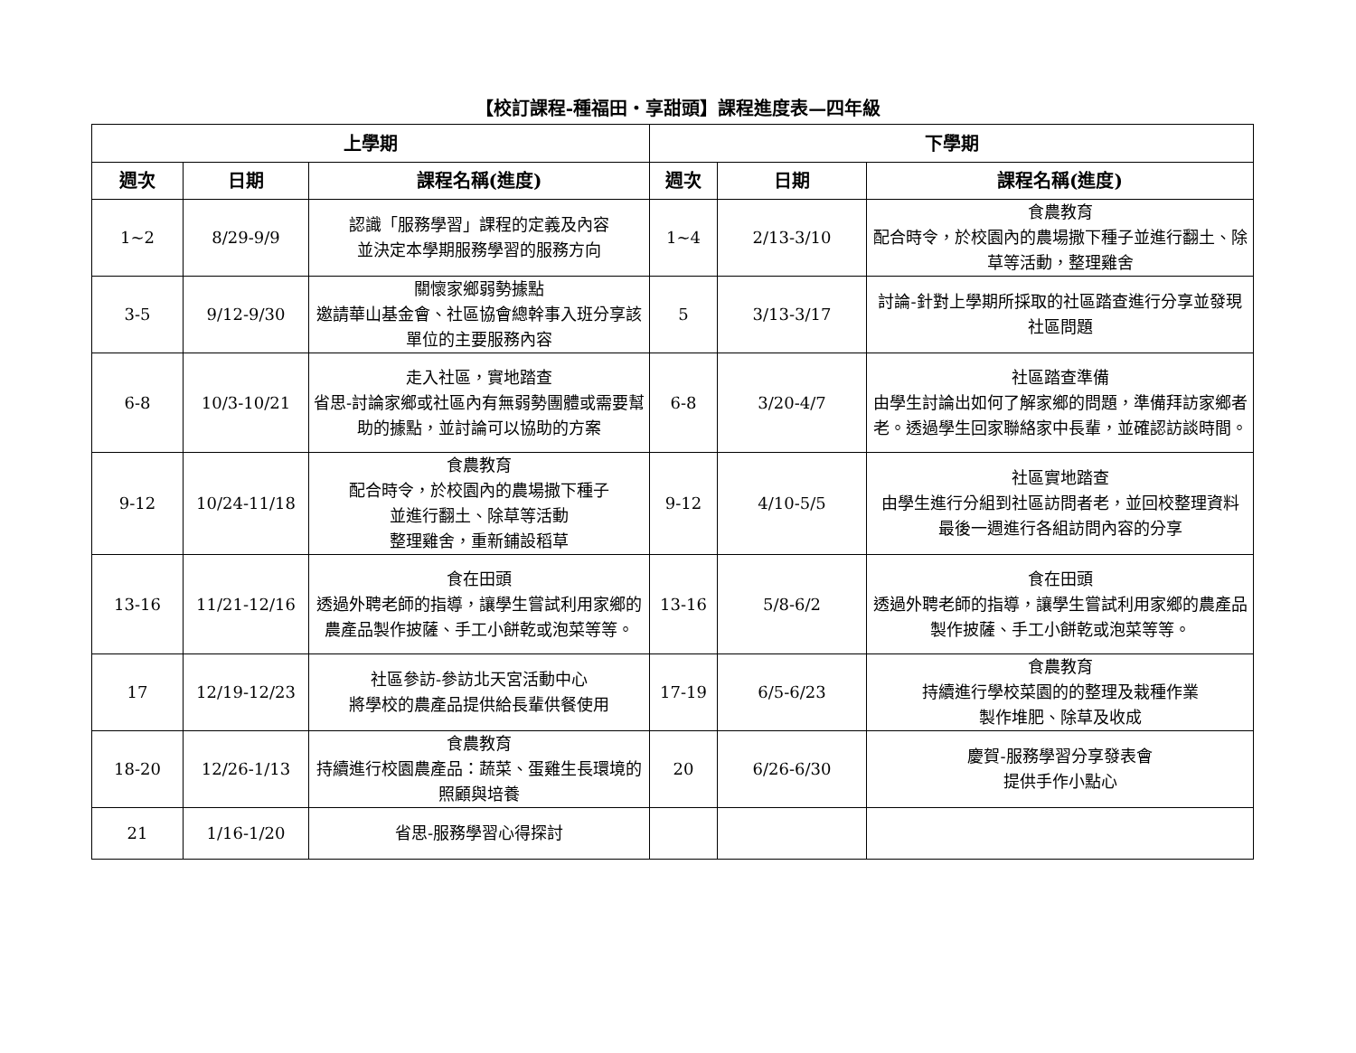【校訂課程-種福田・享甜頭】課程進度表—四年級
| 上學期 | | | 下學期 | | |
| --- | --- | --- | --- | --- | --- |
| 週次 | 日期 | 課程名稱(進度) | 週次 | 日期 | 課程名稱(進度) |
| 1~2 | 8/29-9/9 | 認識「服務學習」課程的定義及內容 並決定本學期服務學習的服務方向 | 1~4 | 2/13-3/10 | 食農教育 配合時令，於校園內的農場撒下種子並進行翻土、除草等活動，整理雞舍 |
| 3-5 | 9/12-9/30 | 關懷家鄉弱勢據點 邀請華山基金會、社區協會總幹事入班分享該單位的主要服務內容 | 5 | 3/13-3/17 | 討論-針對上學期所採取的社區踏查進行分享並發現社區問題 |
| 6-8 | 10/3-10/21 | 走入社區，實地踏查 省思-討論家鄉或社區內有無弱勢團體或需要幫助的據點，並討論可以協助的方案 | 6-8 | 3/20-4/7 | 社區踏查準備 由學生討論出如何了解家鄉的問題，準備拜訪家鄉者老。透過學生回家聯絡家中長輩，並確認訪談時間。 |
| 9-12 | 10/24-11/18 | 食農教育 配合時令，於校園內的農場撒下種子 並進行翻土、除草等活動 整理雞舍，重新鋪設稻草 | 9-12 | 4/10-5/5 | 社區實地踏查 由學生進行分組到社區訪問者老，並回校整理資料 最後一週進行各組訪問內容的分享 |
| 13-16 | 11/21-12/16 | 食在田頭 透過外聘老師的指導，讓學生嘗試利用家鄉的農產品製作披薩、手工小餅乾或泡菜等等。 | 13-16 | 5/8-6/2 | 食在田頭 透過外聘老師的指導，讓學生嘗試利用家鄉的農產品製作披薩、手工小餅乾或泡菜等等。 |
| 17 | 12/19-12/23 | 社區參訪-參訪北天宮活動中心 將學校的農產品提供給長輩供餐使用 | 17-19 | 6/5-6/23 | 食農教育 持續進行學校菜園的的整理及栽種作業 製作堆肥、除草及收成 |
| 18-20 | 12/26-1/13 | 食農教育 持續進行校園農產品：蔬菜、蛋雞生長環境的照顧與培養 | 20 | 6/26-6/30 | 慶賀-服務學習分享發表會 提供手作小點心 |
| 21 | 1/16-1/20 | 省思-服務學習心得探討 | | | |